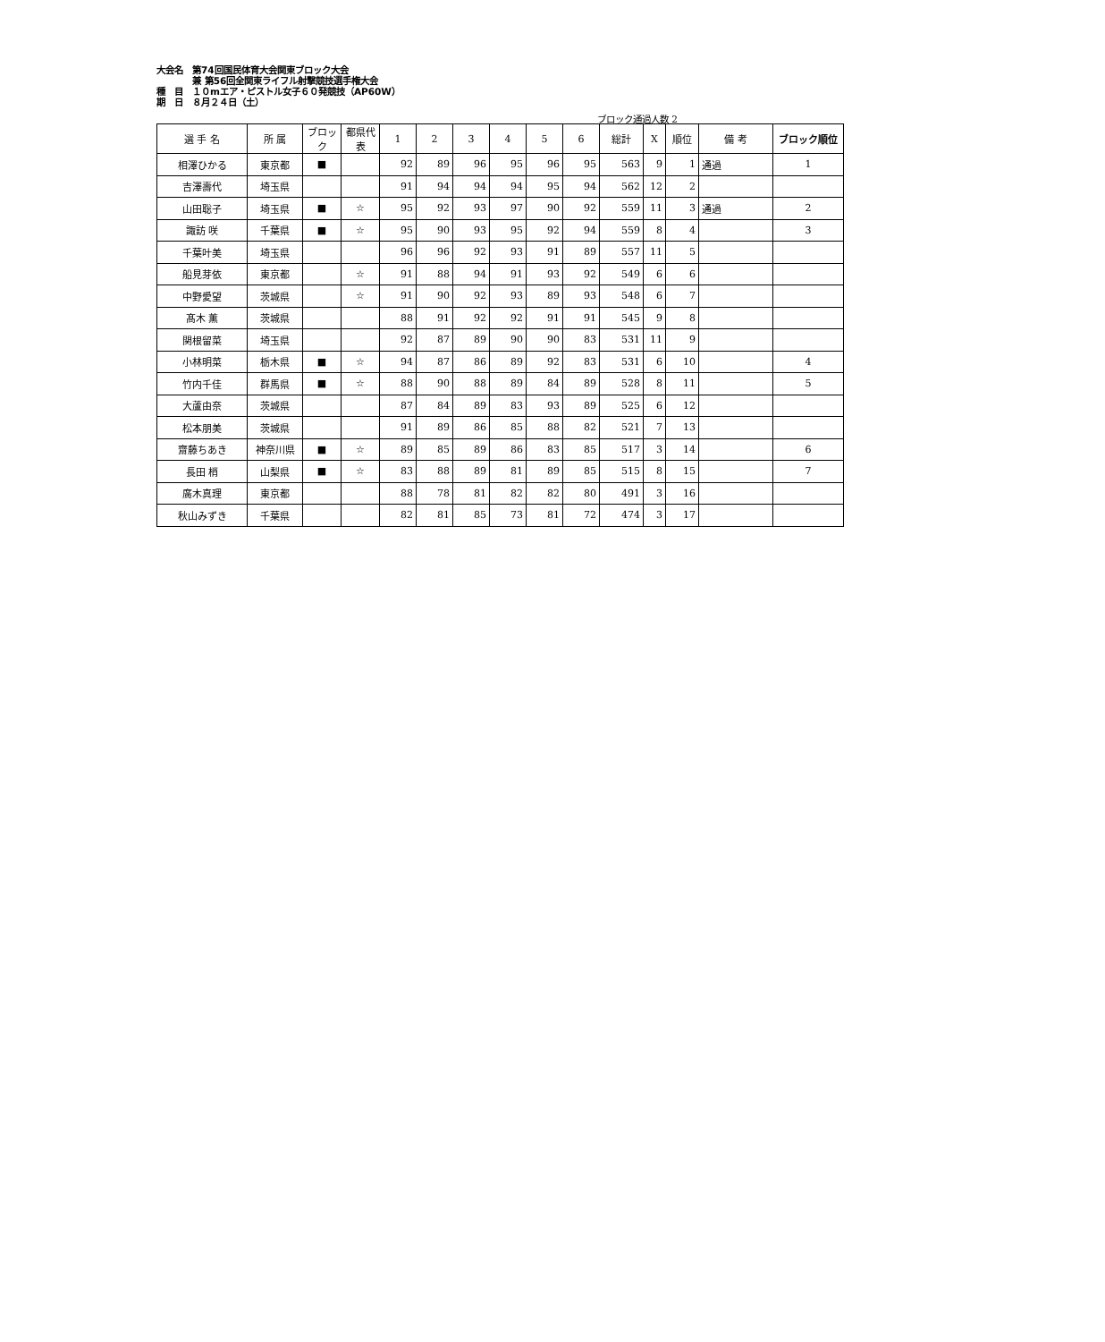大会名　第74回国民体育大会関東ブロック大会
　　　　兼 第56回全関東ライフル射撃競技選手権大会
種　目　１０mエア・ピストル女子６０発競技（AP60W）
期　日　８月２４日（土）
ブロック通過人数 2
| 選 手 名 | 所 属 | ブロック | 都県代表 | 1 | 2 | 3 | 4 | 5 | 6 | 総計 | X | 順位 | 備 考 | ブロック順位 |
| --- | --- | --- | --- | --- | --- | --- | --- | --- | --- | --- | --- | --- | --- | --- |
| 相澤ひかる | 東京都 | ■ | | 92 | 89 | 96 | 95 | 96 | 95 | 563 | 9 | 1 | 通過 | 1 |
| 吉澤壽代 | 埼玉県 | | | 91 | 94 | 94 | 94 | 95 | 94 | 562 | 12 | 2 | | |
| 山田聡子 | 埼玉県 | ■ | ☆ | 95 | 92 | 93 | 97 | 90 | 92 | 559 | 11 | 3 | 通過 | 2 |
| 諏訪 咲 | 千葉県 | ■ | ☆ | 95 | 90 | 93 | 95 | 92 | 94 | 559 | 8 | 4 | | 3 |
| 千葉叶美 | 埼玉県 | | | 96 | 96 | 92 | 93 | 91 | 89 | 557 | 11 | 5 | | |
| 船見芽依 | 東京都 | | ☆ | 91 | 88 | 94 | 91 | 93 | 92 | 549 | 6 | 6 | | |
| 中野愛望 | 茨城県 | | ☆ | 91 | 90 | 92 | 93 | 89 | 93 | 548 | 6 | 7 | | |
| 髙木 薫 | 茨城県 | | | 88 | 91 | 92 | 92 | 91 | 91 | 545 | 9 | 8 | | |
| 関根留菜 | 埼玉県 | | | 92 | 87 | 89 | 90 | 90 | 83 | 531 | 11 | 9 | | |
| 小林明菜 | 栃木県 | ■ | ☆ | 94 | 87 | 86 | 89 | 92 | 83 | 531 | 6 | 10 | | 4 |
| 竹内千佳 | 群馬県 | ■ | ☆ | 88 | 90 | 88 | 89 | 84 | 89 | 528 | 8 | 11 | | 5 |
| 大蘆由奈 | 茨城県 | | | 87 | 84 | 89 | 83 | 93 | 89 | 525 | 6 | 12 | | |
| 松本朋美 | 茨城県 | | | 91 | 89 | 86 | 85 | 88 | 82 | 521 | 7 | 13 | | |
| 齋藤ちあき | 神奈川県 | ■ | ☆ | 89 | 85 | 89 | 86 | 83 | 85 | 517 | 3 | 14 | | 6 |
| 長田 梢 | 山梨県 | ■ | ☆ | 83 | 88 | 89 | 81 | 89 | 85 | 515 | 8 | 15 | | 7 |
| 廣木真理 | 東京都 | | | 88 | 78 | 81 | 82 | 82 | 80 | 491 | 3 | 16 | | |
| 秋山みずき | 千葉県 | | | 82 | 81 | 85 | 73 | 81 | 72 | 474 | 3 | 17 | | |